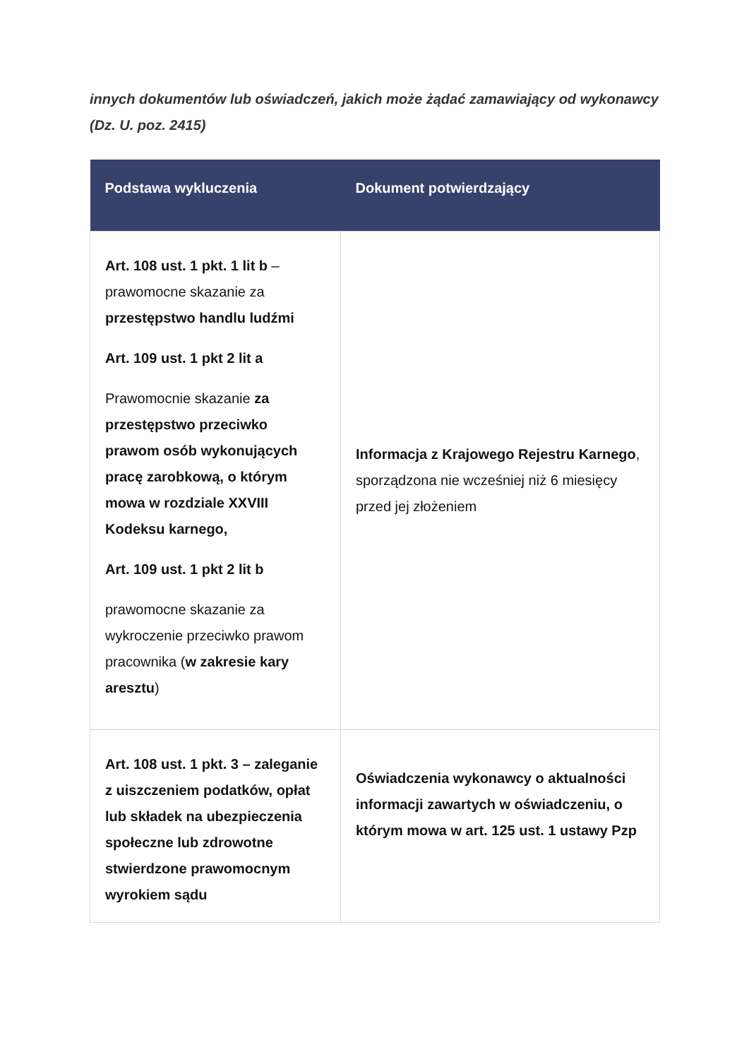innych dokumentów lub oświadczeń, jakich może żądać zamawiający od wykonawcy (Dz. U. poz. 2415)
| Podstawa wykluczenia | Dokument potwierdzający |
| --- | --- |
| Art. 108 ust. 1 pkt. 1 lit b – prawomocne skazanie za przestępstwo handlu ludźmi Art. 109 ust. 1 pkt 2 lit a Prawomocnie skazanie za przestępstwo przeciwko prawom osób wykonujących pracę zarobkową, o którym mowa w rozdziale XXVIII Kodeksu karnego, Art. 109 ust. 1 pkt 2 lit b prawomocne skazanie za wykroczenie przeciwko prawom pracownika ( w zakresie kary aresztu ) | Informacja z Krajowego Rejestru Karnego , sporządzona nie wcześniej niż 6 miesięcy przed jej złożeniem |
| Art. 108 ust. 1 pkt. 3 – zaleganie z uiszczeniem podatków, opłat lub składek na ubezpieczenia społeczne lub zdrowotne stwierdzone prawomocnym wyrokiem sądu | Oświadczenia wykonawcy o aktualności informacji zawartych w oświadczeniu, o którym mowa w art. 125 ust. 1 ustawy Pzp |